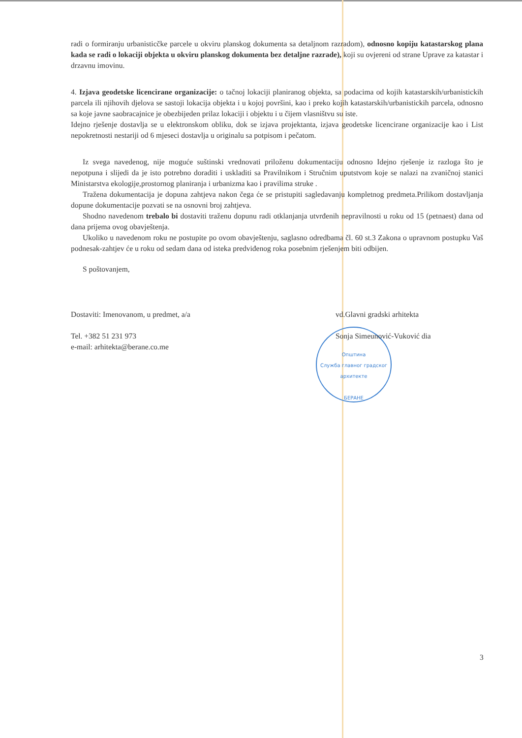radi o formiranju urbanisticčke parcele u okviru planskog dokumenta sa detaljnom razradom), odnosno kopiju katastarskog plana kada se radi o lokaciji objekta u okviru planskog dokumenta bez detaljne razrade), koji su ovjereni od strane Uprave za katastar i drzavnu imovinu.
4. Izjava geodetske licencirane organizacije: o tačnoj lokaciji planiranog objekta, sa podacima od kojih katastarskih/urbanistickih parcela ili njihovih djelova se sastoji lokacija objekta i u kojoj površini, kao i preko kojih katastarskih/urbanistickih parcela, odnosno sa koje javne saobracajnice je obezbijeden prilaz lokaciji i objektu i u čijem vlasništvu su iste.
Idejno rješenje dostavlja se u elektronskom obliku, dok se izjava projektanta, izjava geodetske licencirane organizacije kao i List nepokretnosti nestariji od 6 mjeseci dostavlja u originalu sa potpisom i pečatom.
Iz svega navedenog, nije moguće suštinski vrednovati priloženu dokumentaciju odnosno Idejno rješenje iz razloga što je nepotpuna i slijedi da je isto potrebno doraditi i uskladiti sa Pravilnikom i Stručnim uputstvom koje se nalazi na zvaničnoj stanici Ministarstva ekologije,prostornog planiranja i urbanizma kao i pravilima struke .
Tražena dokumentacija je dopuna zahtjeva nakon čega će se pristupiti sagledavanju kompletnog predmeta.Prilikom dostavljanja dopune dokumentacije pozvati se na osnovni broj zahtjeva.
Shodno navedenom trebalo bi dostaviti traženu dopunu radi otklanjanja utvrđenih nepravilnosti u roku od 15 (petnaest) dana od dana prijema ovog obavještenja.
Ukoliko u navedenom roku ne postupite po ovom obavještenju, saglasno odredbama čl. 60 st.3 Zakona o upravnom postupku Vaš podnesak-zahtjev će u roku od sedam dana od isteka predviđenog roka posebnim rješenjem biti odbijen.
S poštovanjem,
Dostaviti: Imenovanom, u predmet, a/a
Tel. +382 51 231 973
e-mail: arhitekta@berane.co.me
vd.Glavni gradski arhitekta
Sonja Simeunović-Vuković dia
Општина
Служба главног градског архитекте
БЕРАНЕ
3